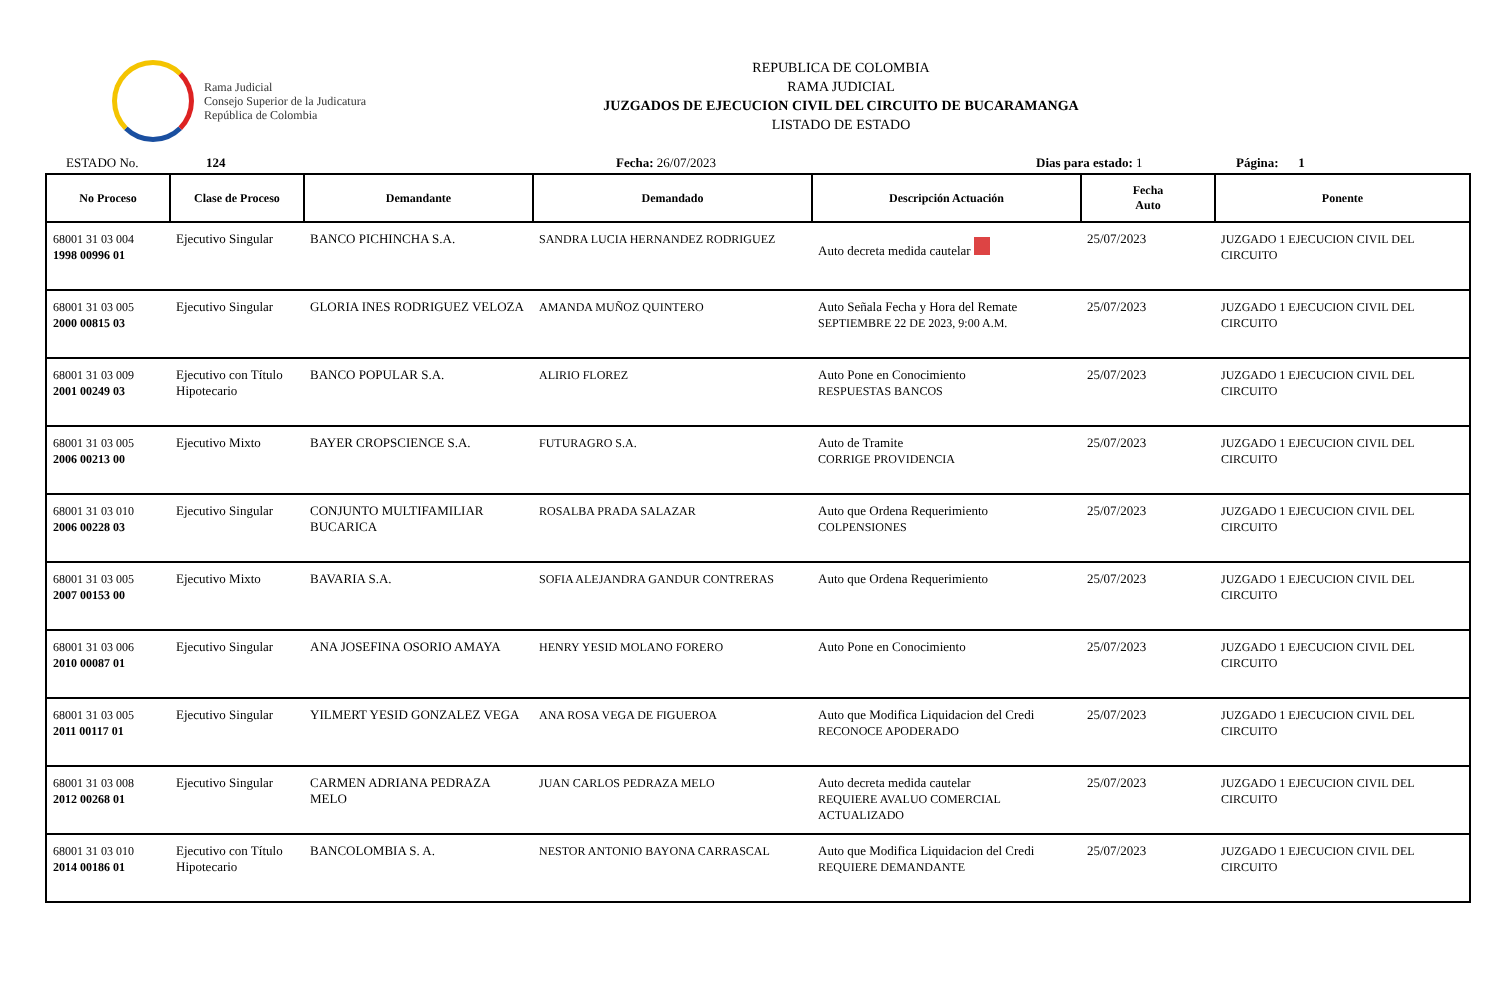Rama Judicial
Consejo Superior de la Judicatura
República de Colombia
REPUBLICA DE COLOMBIA
RAMA JUDICIAL
JUZGADOS DE EJECUCION CIVIL DEL CIRCUITO DE BUCARAMANGA
LISTADO DE ESTADO
ESTADO No. 124 Fecha: 26/07/2023 Dias para estado: 1 Página: 1
| No Proceso | Clase de Proceso | Demandante | Demandado | Descripción Actuación | Fecha Auto | Ponente |
| --- | --- | --- | --- | --- | --- | --- |
| 68001 31 03 004 1998 00996 01 | Ejecutivo Singular | BANCO PICHINCHA S.A. | SANDRA LUCIA HERNANDEZ RODRIGUEZ | Auto decreta medida cautelar | 25/07/2023 | JUZGADO 1 EJECUCION CIVIL DEL CIRCUITO |
| 68001 31 03 005 2000 00815 03 | Ejecutivo Singular | GLORIA INES RODRIGUEZ VELOZA | AMANDA MUÑOZ QUINTERO | Auto Señala Fecha y Hora del Remate SEPTIEMBRE 22 DE 2023, 9:00 A.M. | 25/07/2023 | JUZGADO 1 EJECUCION CIVIL DEL CIRCUITO |
| 68001 31 03 009 2001 00249 03 | Ejecutivo con Título Hipotecario | BANCO POPULAR S.A. | ALIRIO FLOREZ | Auto Pone en Conocimiento RESPUESTAS BANCOS | 25/07/2023 | JUZGADO 1 EJECUCION CIVIL DEL CIRCUITO |
| 68001 31 03 005 2006 00213 00 | Ejecutivo Mixto | BAYER CROPSCIENCE S.A. | FUTURAGRO S.A. | Auto de Tramite CORRIGE PROVIDENCIA | 25/07/2023 | JUZGADO 1 EJECUCION CIVIL DEL CIRCUITO |
| 68001 31 03 010 2006 00228 03 | Ejecutivo Singular | CONJUNTO MULTIFAMILIAR BUCARICA | ROSALBA PRADA SALAZAR | Auto que Ordena Requerimiento COLPENSIONES | 25/07/2023 | JUZGADO 1 EJECUCION CIVIL DEL CIRCUITO |
| 68001 31 03 005 2007 00153 00 | Ejecutivo Mixto | BAVARIA S.A. | SOFIA ALEJANDRA GANDUR CONTRERAS | Auto que Ordena Requerimiento | 25/07/2023 | JUZGADO 1 EJECUCION CIVIL DEL CIRCUITO |
| 68001 31 03 006 2010 00087 01 | Ejecutivo Singular | ANA JOSEFINA OSORIO AMAYA | HENRY YESID MOLANO FORERO | Auto Pone en Conocimiento | 25/07/2023 | JUZGADO 1 EJECUCION CIVIL DEL CIRCUITO |
| 68001 31 03 005 2011 00117 01 | Ejecutivo Singular | YILMERT YESID GONZALEZ VEGA | ANA ROSA VEGA DE FIGUEROA | Auto que Modifica Liquidacion del Credi RECONOCE APODERADO | 25/07/2023 | JUZGADO 1 EJECUCION CIVIL DEL CIRCUITO |
| 68001 31 03 008 2012 00268 01 | Ejecutivo Singular | CARMEN ADRIANA PEDRAZA MELO | JUAN CARLOS PEDRAZA MELO | Auto decreta medida cautelar REQUIERE AVALUO COMERCIAL ACTUALIZADO | 25/07/2023 | JUZGADO 1 EJECUCION CIVIL DEL CIRCUITO |
| 68001 31 03 010 2014 00186 01 | Ejecutivo con Título Hipotecario | BANCOLOMBIA S. A. | NESTOR ANTONIO BAYONA CARRASCAL | Auto que Modifica Liquidacion del Credi REQUIERE DEMANDANTE | 25/07/2023 | JUZGADO 1 EJECUCION CIVIL DEL CIRCUITO |